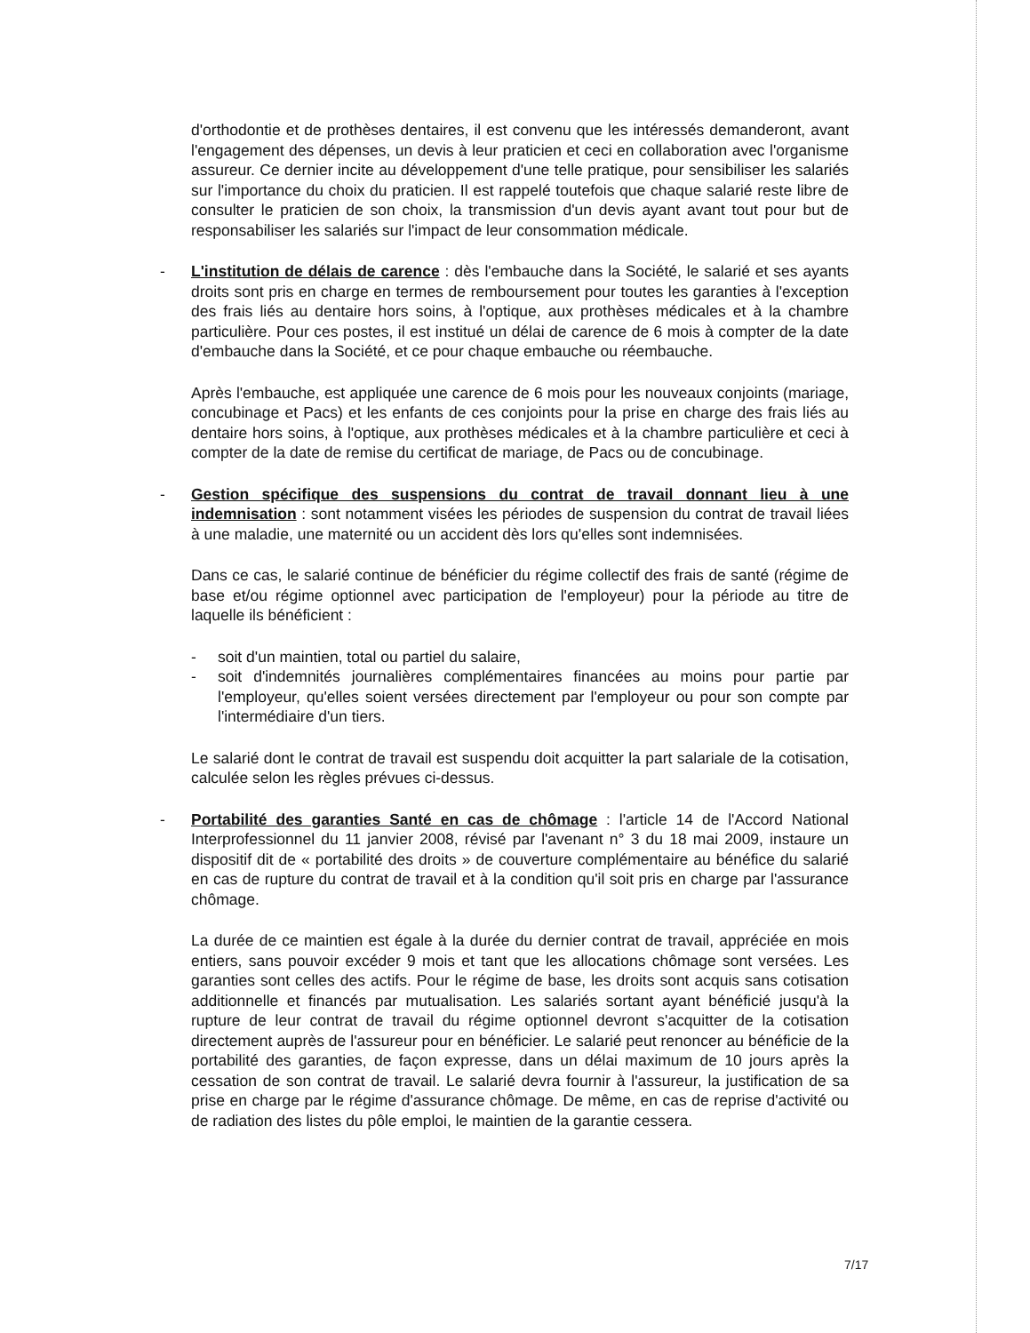d'orthodontie et de prothèses dentaires, il est convenu que les intéressés demanderont, avant l'engagement des dépenses, un devis à leur praticien et ceci en collaboration avec l'organisme assureur. Ce dernier incite au développement d'une telle pratique, pour sensibiliser les salariés sur l'importance du choix du praticien. Il est rappelé toutefois que chaque salarié reste libre de consulter le praticien de son choix, la transmission d'un devis ayant avant tout pour but de responsabiliser les salariés sur l'impact de leur consommation médicale.
- L'institution de délais de carence : dès l'embauche dans la Société, le salarié et ses ayants droits sont pris en charge en termes de remboursement pour toutes les garanties à l'exception des frais liés au dentaire hors soins, à l'optique, aux prothèses médicales et à la chambre particulière. Pour ces postes, il est institué un délai de carence de 6 mois à compter de la date d'embauche dans la Société, et ce pour chaque embauche ou réembauche.
Après l'embauche, est appliquée une carence de 6 mois pour les nouveaux conjoints (mariage, concubinage et Pacs) et les enfants de ces conjoints pour la prise en charge des frais liés au dentaire hors soins, à l'optique, aux prothèses médicales et à la chambre particulière et ceci à compter de la date de remise du certificat de mariage, de Pacs ou de concubinage.
- Gestion spécifique des suspensions du contrat de travail donnant lieu à une indemnisation : sont notamment visées les périodes de suspension du contrat de travail liées à une maladie, une maternité ou un accident dès lors qu'elles sont indemnisées.
Dans ce cas, le salarié continue de bénéficier du régime collectif des frais de santé (régime de base et/ou régime optionnel avec participation de l'employeur) pour la période au titre de laquelle ils bénéficient :
- soit d'un maintien, total ou partiel du salaire,
- soit d'indemnités journalières complémentaires financées au moins pour partie par l'employeur, qu'elles soient versées directement par l'employeur ou pour son compte par l'intermédiaire d'un tiers.
Le salarié dont le contrat de travail est suspendu doit acquitter la part salariale de la cotisation, calculée selon les règles prévues ci-dessus.
- Portabilité des garanties Santé en cas de chômage : l'article 14 de l'Accord National Interprofessionnel du 11 janvier 2008, révisé par l'avenant n° 3 du 18 mai 2009, instaure un dispositif dit de « portabilité des droits » de couverture complémentaire au bénéfice du salarié en cas de rupture du contrat de travail et à la condition qu'il soit pris en charge par l'assurance chômage.
La durée de ce maintien est égale à la durée du dernier contrat de travail, appréciée en mois entiers, sans pouvoir excéder 9 mois et tant que les allocations chômage sont versées. Les garanties sont celles des actifs. Pour le régime de base, les droits sont acquis sans cotisation additionnelle et financés par mutualisation. Les salariés sortant ayant bénéficié jusqu'à la rupture de leur contrat de travail du régime optionnel devront s'acquitter de la cotisation directement auprès de l'assureur pour en bénéficier. Le salarié peut renoncer au bénéficie de la portabilité des garanties, de façon expresse, dans un délai maximum de 10 jours après la cessation de son contrat de travail. Le salarié devra fournir à l'assureur, la justification de sa prise en charge par le régime d'assurance chômage. De même, en cas de reprise d'activité ou de radiation des listes du pôle emploi, le maintien de la garantie cessera.
7/17